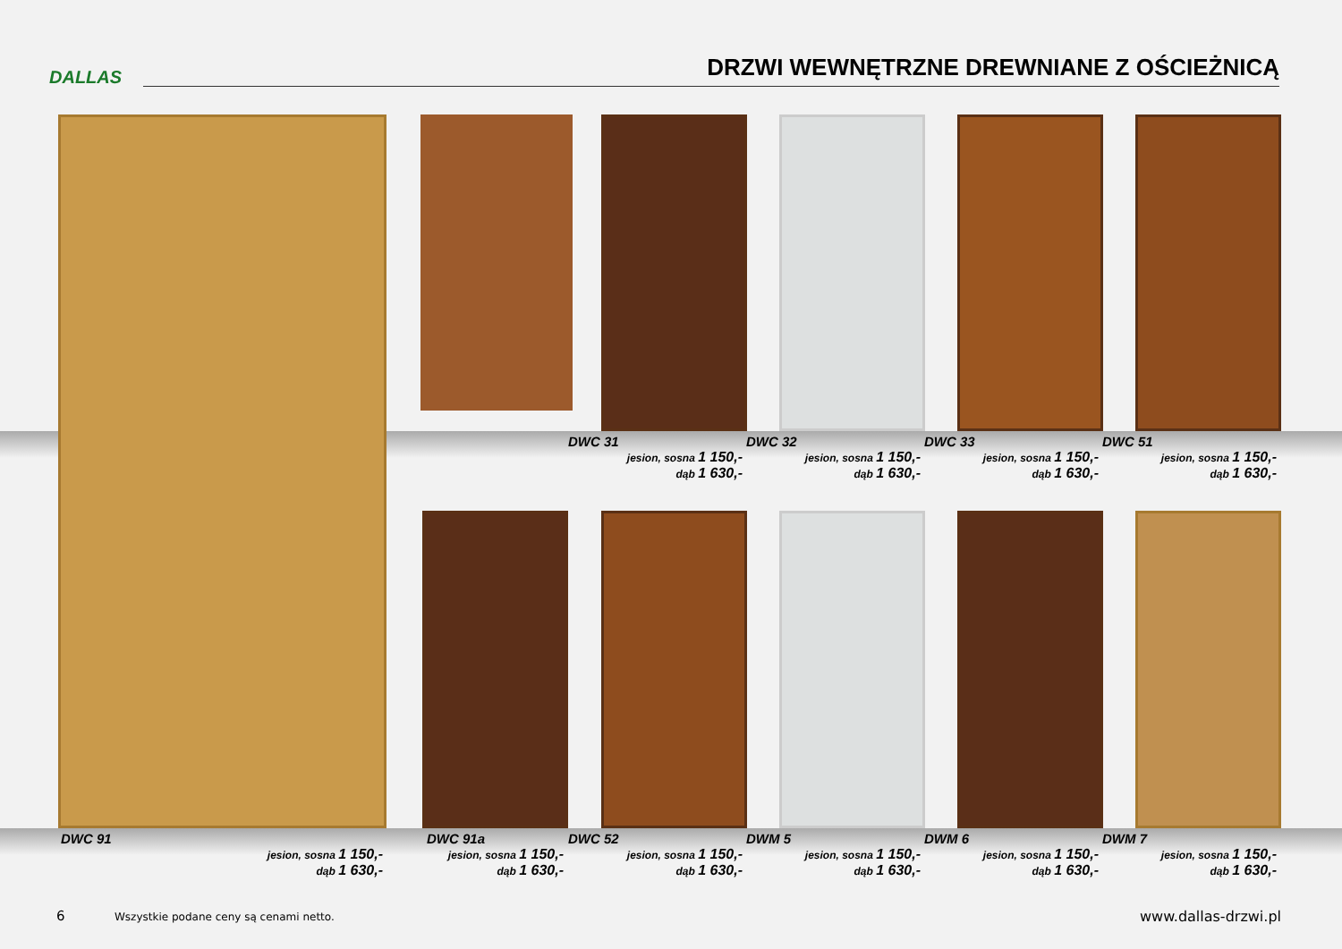DALLAS
DRZWI WEWNĘTRZNE DREWNIANE Z OŚCIEŻNICĄ
DWC 31
jesion, sosna 1 150,-
dąb 1 630,-
DWC 32
jesion, sosna 1 150,-
dąb 1 630,-
DWC 33
jesion, sosna 1 150,-
dąb 1 630,-
DWC 51
jesion, sosna 1 150,-
dąb 1 630,-
DWC 91
jesion, sosna 1 150,-
dąb 1 630,-
DWC 91a
jesion, sosna 1 150,-
dąb 1 630,-
DWC 52
jesion, sosna 1 150,-
dąb 1 630,-
DWM 5
jesion, sosna 1 150,-
dąb 1 630,-
DWM 6
jesion, sosna 1 150,-
dąb 1 630,-
DWM 7
jesion, sosna 1 150,-
dąb 1 630,-
6 Wszystkie podane ceny są cenami netto. www.dallas-drzwi.pl